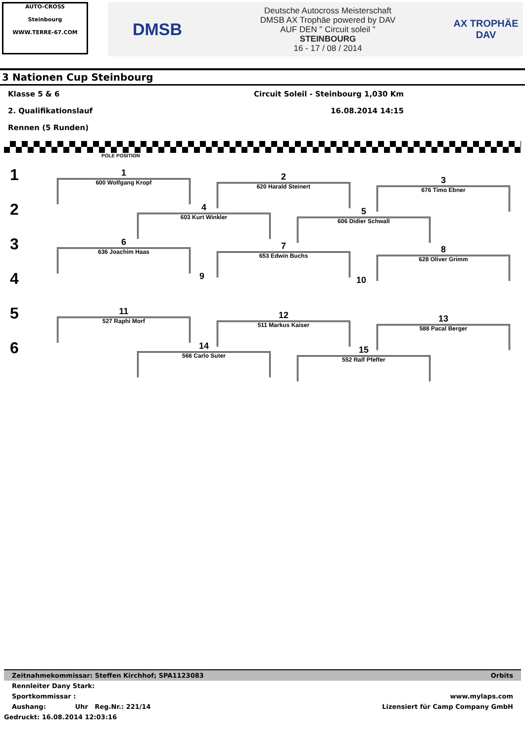AUTO-CROSS
Steinbourg
WWW.TERRE-67.COM
DMSB
Deutsche Autocross Meisterschaft
DMSB AX Trophäe powered by DAV
AUF DEN " Circuit soleil "
STEINBOURG
16 - 17 / 08 / 2014
AX TROPHÄE
DAV
3 Nationen Cup Steinbourg
Klasse 5 & 6 Circuit Soleil - Steinbourg 1,030 Km
2. Qualifikationslauf 16.08.2014 14:15
Rennen (5 Runden)
POLE POSITION
1
2
3
4
5
6
1
600 Wolfgang Kropf
2
620 Harald Steinert
3
676 Timo Ebner
4
603 Kurt Winkler
5
606 Didier Schwall
6
636 Joachim Haas
7
653 Edwin Buchs
8
628 Oliver Grimm
9 10
11
527 Raphi Morf
12
511 Markus Kaiser
13
588 Pacal Berger
14
566 Carlo Suter
15
552 Ralf Pfeffer
Zeitnahmekommissar: Steffen Kirchhof; SPA1123083 Orbits
Rennleiter Dany Stark:
Sportkommissar : www.mylaps.com
Aushang: Uhr Reg.Nr.: 221/14 Lizensiert für Camp Company GmbH
Gedruckt: 16.08.2014 12:03:16